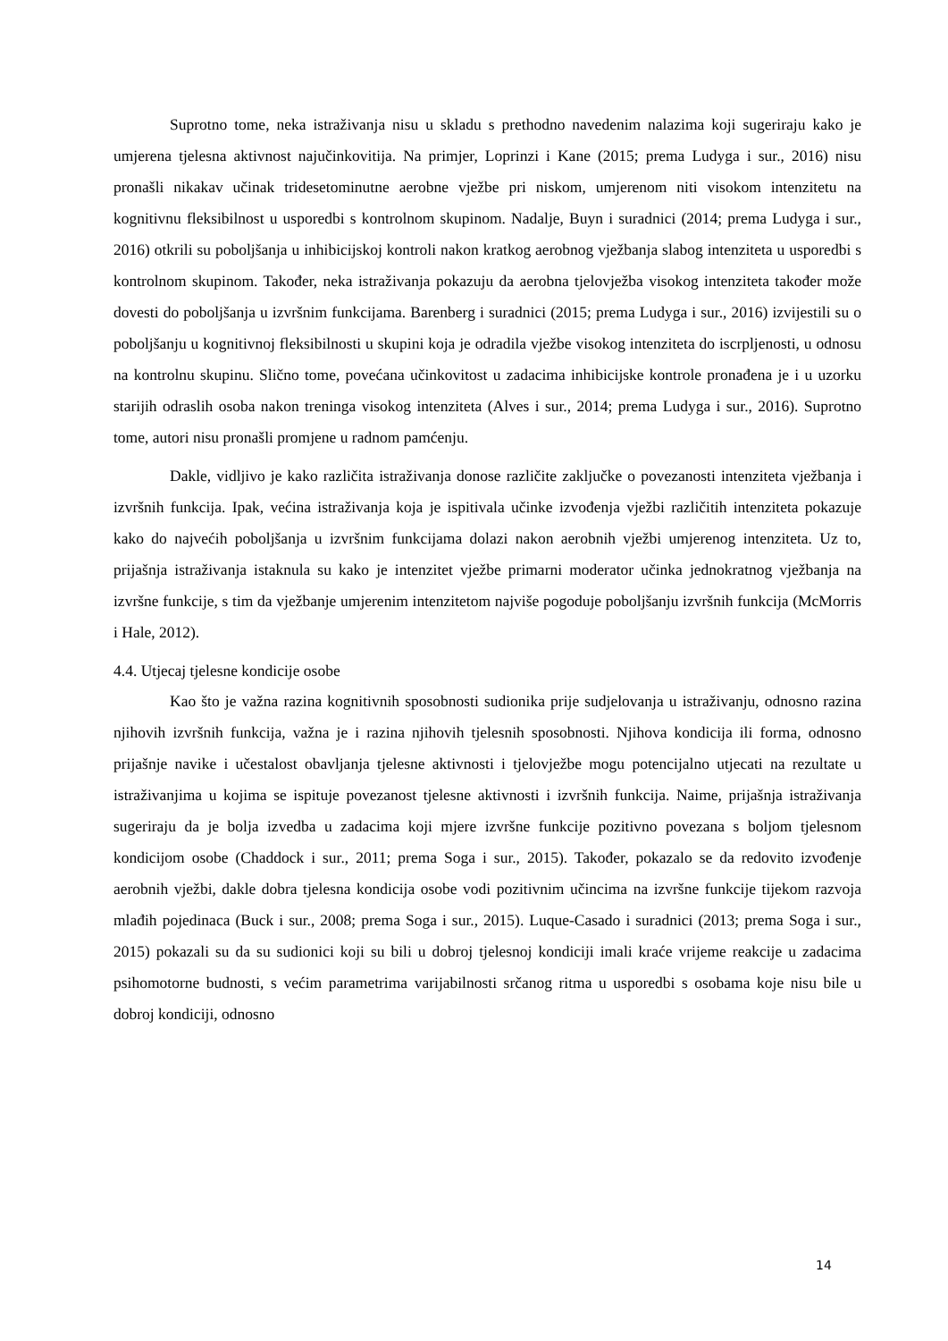Suprotno tome, neka istraživanja nisu u skladu s prethodno navedenim nalazima koji sugeriraju kako je umjerena tjelesna aktivnost najučinkovitija. Na primjer, Loprinzi i Kane (2015; prema Ludyga i sur., 2016) nisu pronašli nikakav učinak tridesetominutne aerobne vježbe pri niskom, umjerenom niti visokom intenzitetu na kognitivnu fleksibilnost u usporedbi s kontrolnom skupinom. Nadalje, Buyn i suradnici (2014; prema Ludyga i sur., 2016) otkrili su poboljšanja u inhibicijskoj kontroli nakon kratkog aerobnog vježbanja slabog intenziteta u usporedbi s kontrolnom skupinom. Također, neka istraživanja pokazuju da aerobna tjelovježba visokog intenziteta također može dovesti do poboljšanja u izvršnim funkcijama. Barenberg i suradnici (2015; prema Ludyga i sur., 2016) izvijestili su o poboljšanju u kognitivnoj fleksibilnosti u skupini koja je odradila vježbe visokog intenziteta do iscrpljenosti, u odnosu na kontrolnu skupinu. Slično tome, povećana učinkovitost u zadacima inhibicijske kontrole pronađena je i u uzorku starijih odraslih osoba nakon treninga visokog intenziteta (Alves i sur., 2014; prema Ludyga i sur., 2016). Suprotno tome, autori nisu pronašli promjene u radnom pamćenju.
Dakle, vidljivo je kako različita istraživanja donose različite zaključke o povezanosti intenziteta vježbanja i izvršnih funkcija. Ipak, većina istraživanja koja je ispitivala učinke izvođenja vježbi različitih intenziteta pokazuje kako do najvećih poboljšanja u izvršnim funkcijama dolazi nakon aerobnih vježbi umjerenog intenziteta. Uz to, prijašnja istraživanja istaknula su kako je intenzitet vježbe primarni moderator učinka jednokratnog vježbanja na izvršne funkcije, s tim da vježbanje umjerenim intenzitetom najviše pogoduje poboljšanju izvršnih funkcija (McMorris i Hale, 2012).
4.4. Utjecaj tjelesne kondicije osobe
Kao što je važna razina kognitivnih sposobnosti sudionika prije sudjelovanja u istraživanju, odnosno razina njihovih izvršnih funkcija, važna je i razina njihovih tjelesnih sposobnosti. Njihova kondicija ili forma, odnosno prijašnje navike i učestalost obavljanja tjelesne aktivnosti i tjelovježbe mogu potencijalno utjecati na rezultate u istraživanjima u kojima se ispituje povezanost tjelesne aktivnosti i izvršnih funkcija. Naime, prijašnja istraživanja sugeriraju da je bolja izvedba u zadacima koji mjere izvršne funkcije pozitivno povezana s boljom tjelesnom kondicijom osobe (Chaddock i sur., 2011; prema Soga i sur., 2015). Također, pokazalo se da redovito izvođenje aerobnih vježbi, dakle dobra tjelesna kondicija osobe vodi pozitivnim učincima na izvršne funkcije tijekom razvoja mlađih pojedinaca (Buck i sur., 2008; prema Soga i sur., 2015). Luque-Casado i suradnici (2013; prema Soga i sur., 2015) pokazali su da su sudionici koji su bili u dobroj tjelesnoj kondiciji imali kraće vrijeme reakcije u zadacima psihomotorne budnosti, s većim parametrima varijabilnosti srčanog ritma u usporedbi s osobama koje nisu bile u dobroj kondiciji, odnosno
14